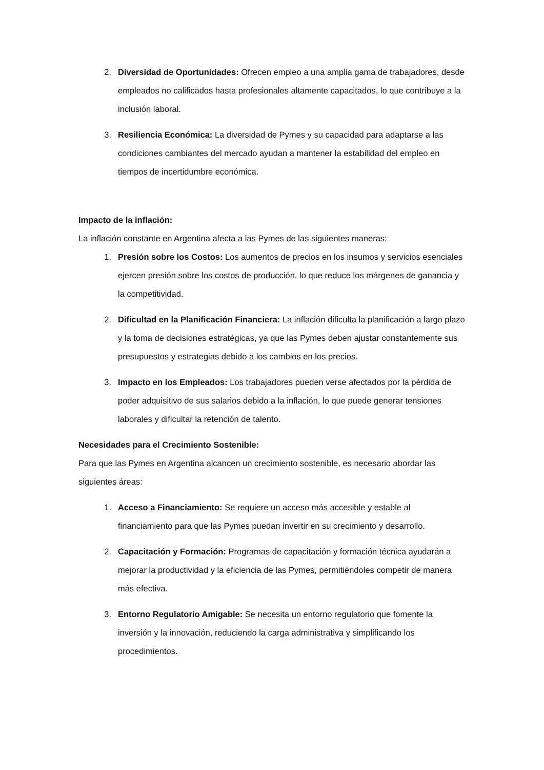2. Diversidad de Oportunidades: Ofrecen empleo a una amplia gama de trabajadores, desde empleados no calificados hasta profesionales altamente capacitados, lo que contribuye a la inclusión laboral.
3. Resiliencia Económica: La diversidad de Pymes y su capacidad para adaptarse a las condiciones cambiantes del mercado ayudan a mantener la estabilidad del empleo en tiempos de incertidumbre económica.
Impacto de la inflación:
La inflación constante en Argentina afecta a las Pymes de las siguientes maneras:
1. Presión sobre los Costos: Los aumentos de precios en los insumos y servicios esenciales ejercen presión sobre los costos de producción, lo que reduce los márgenes de ganancia y la competitividad.
2. Dificultad en la Planificación Financiera: La inflación dificulta la planificación a largo plazo y la toma de decisiones estratégicas, ya que las Pymes deben ajustar constantemente sus presupuestos y estrategias debido a los cambios en los precios.
3. Impacto en los Empleados: Los trabajadores pueden verse afectados por la pérdida de poder adquisitivo de sus salarios debido a la inflación, lo que puede generar tensiones laborales y dificultar la retención de talento.
Necesidades para el Crecimiento Sostenible:
Para que las Pymes en Argentina alcancen un crecimiento sostenible, es necesario abordar las siguientes áreas:
1. Acceso a Financiamiento: Se requiere un acceso más accesible y estable al financiamiento para que las Pymes puedan invertir en su crecimiento y desarrollo.
2. Capacitación y Formación: Programas de capacitación y formación técnica ayudarán a mejorar la productividad y la eficiencia de las Pymes, permitiéndoles competir de manera más efectiva.
3. Entorno Regulatorio Amigable: Se necesita un entorno regulatorio que fomente la inversión y la innovación, reduciendo la carga administrativa y simplificando los procedimientos.